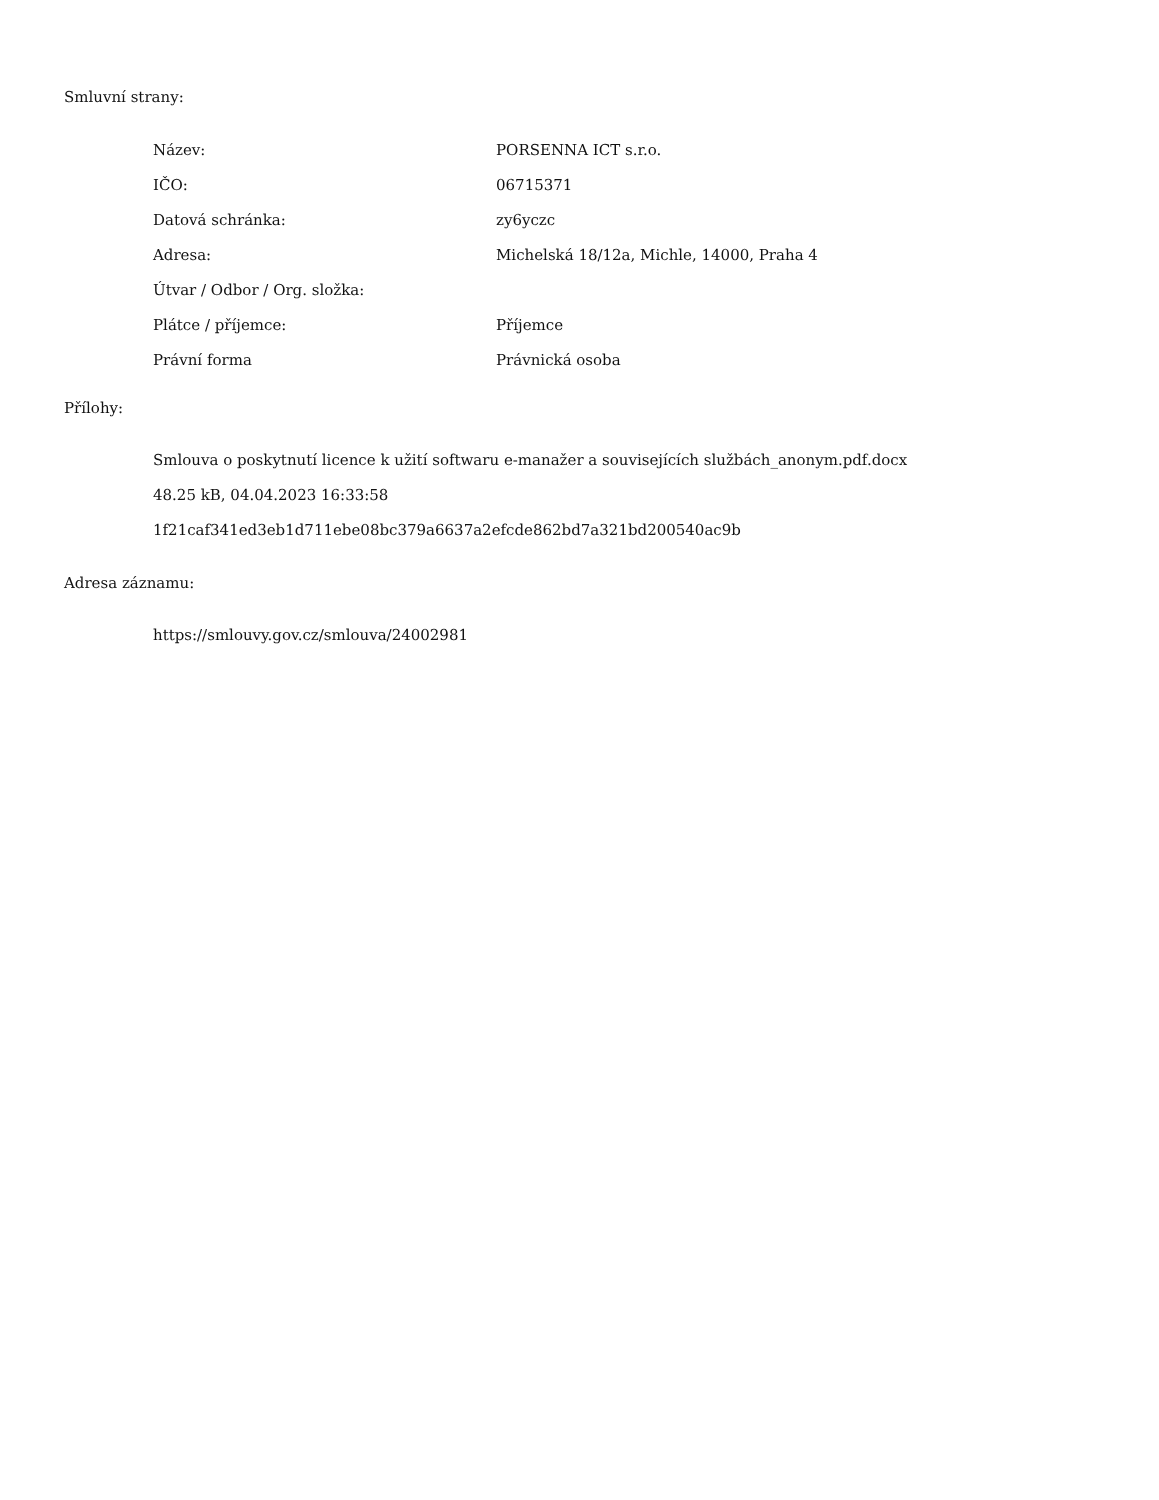Smluvní strany:
| Název: | PORSENNA ICT s.r.o. |
| IČO: | 06715371 |
| Datová schránka: | zy6yczc |
| Adresa: | Michelská 18/12a, Michle, 14000, Praha 4 |
| Útvar / Odbor / Org. složka: | |
| Plátce / příjemce: | Příjemce |
| Právní forma | Právnická osoba |
Přílohy:
Smlouva o poskytnutí licence k užití softwaru e-manažer a souvisejících službách_anonym.pdf.docx
48.25 kB, 04.04.2023 16:33:58
1f21caf341ed3eb1d711ebe08bc379a6637a2efcde862bd7a321bd200540ac9b
Adresa záznamu:
https://smlouvy.gov.cz/smlouva/24002981